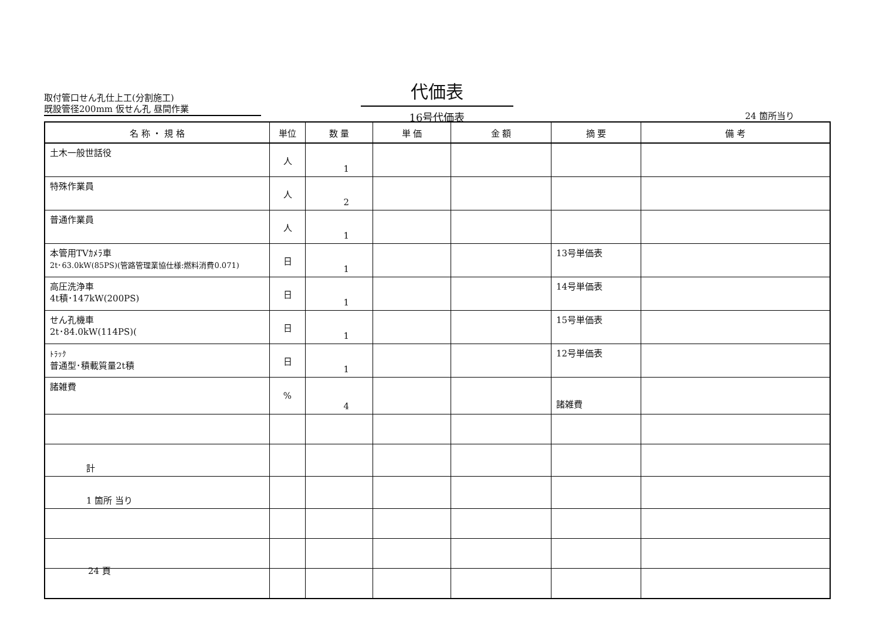取付管口せん孔仕上工(分割施工)
既設管径200mm 仮せん孔 昼間作業
代価表
16号代価表
24 箇所当り
| 名 称 ・ 規 格 | 単位 | 数 量 | 単 価 | 金 額 | 摘 要 | 備 考 |
| --- | --- | --- | --- | --- | --- | --- |
| 土木一般世話役 | 人 | 1 | | | | |
| 特殊作業員 | 人 | 2 | | | | |
| 普通作業員 | 人 | 1 | | | | |
| 本管用TVｶﾒﾗ車 2t･63.0kW(85PS)(管路管理業協仕様:燃料消費0.071) | 日 | 1 | | | 13号単価表 | |
| 高圧洗浄車 4t積･147kW(200PS) | 日 | 1 | | | 14号単価表 | |
| せん孔機車 2t･84.0kW(114PS)( | 日 | 1 | | | 15号単価表 | |
| ﾄﾗｯｸ 普通型･積載質量2t積 | 日 | 1 | | | 12号単価表 | |
| 諸雑費 | % | 4 | | | 諸雑費 | |
| 計 | | | | | | |
| 1 箇所 当り | | | | | | |
24 頁